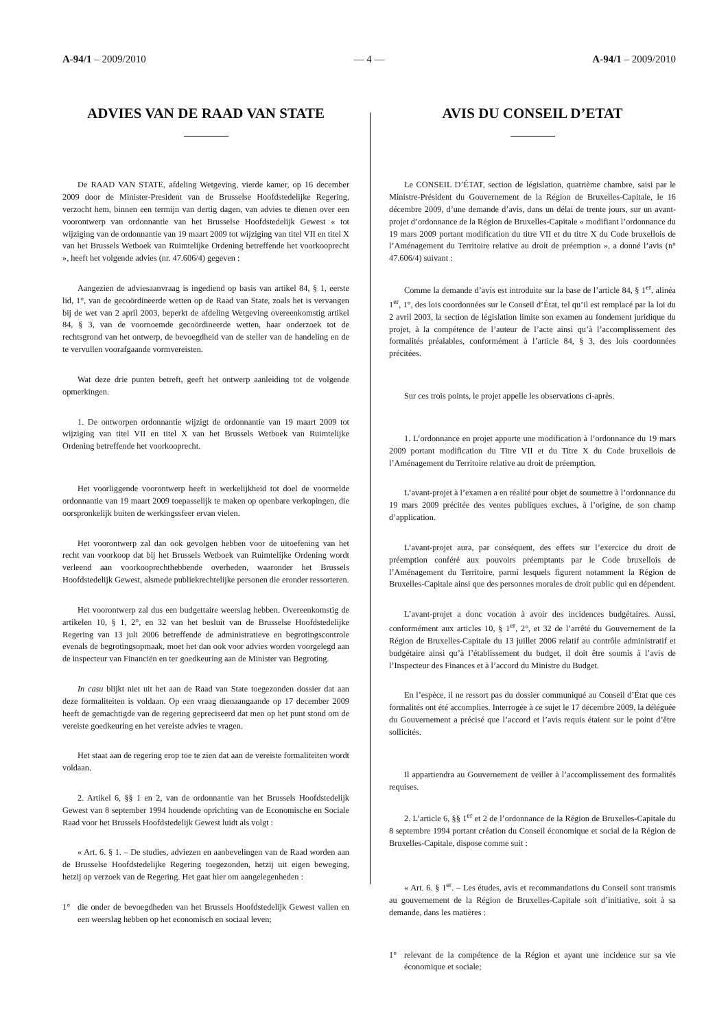A-94/1 – 2009/2010 — 4 — A-94/1 – 2009/2010
ADVIES VAN DE RAAD VAN STATE
De RAAD VAN STATE, afdeling Wetgeving, vierde kamer, op 16 december 2009 door de Minister-President van de Brusselse Hoofdstedelijke Regering, verzocht hem, binnen een termijn van dertig dagen, van advies te dienen over een voorontwerp van ordonnantie van het Brusselse Hoofdstedelijk Gewest « tot wijziging van de ordonnantie van 19 maart 2009 tot wijziging van titel VII en titel X van het Brussels Wetboek van Ruimtelijke Ordening betreffende het voorkooprecht », heeft het volgende advies (nr. 47.606/4) gegeven :
Aangezien de adviesaanvraag is ingediend op basis van artikel 84, § 1, eerste lid, 1°, van de gecoördineerde wetten op de Raad van State, zoals het is vervangen bij de wet van 2 april 2003, beperkt de afdeling Wetgeving overeenkomstig artikel 84, § 3, van de voornoemde gecoördineerde wetten, haar onderzoek tot de rechtsgrond van het ontwerp, de bevoegdheid van de steller van de handeling en de te vervullen voorafgaande vormvereisten.
Wat deze drie punten betreft, geeft het ontwerp aanleiding tot de volgende opmerkingen.
1. De ontworpen ordonnantie wijzigt de ordonnantie van 19 maart 2009 tot wijziging van titel VII en titel X van het Brussels Wetboek van Ruimtelijke Ordening betreffende het voorkooprecht.
Het voorliggende voorontwerp heeft in werkelijkheid tot doel de voormelde ordonnantie van 19 maart 2009 toepasselijk te maken op openbare verkopingen, die oorspronkelijk buiten de werkingssfeer ervan vielen.
Het voorontwerp zal dan ook gevolgen hebben voor de uitoefening van het recht van voorkoop dat bij het Brussels Wetboek van Ruimtelijke Ordening wordt verleend aan voorkooprechthebbende overheden, waaronder het Brussels Hoofdstedelijk Gewest, alsmede publiekrechtelijke personen die eronder ressorteren.
Het voorontwerp zal dus een budgettaire weerslag hebben. Overeenkomstig de artikelen 10, § 1, 2°, en 32 van het besluit van de Brusselse Hoofdstedelijke Regering van 13 juli 2006 betreffende de administratieve en begrotingscontrole evenals de begrotingsopmaak, moet het dan ook voor advies worden voorgelegd aan de inspecteur van Financiën en ter goedkeuring aan de Minister van Begroting.
In casu blijkt niet uit het aan de Raad van State toegezonden dossier dat aan deze formaliteiten is voldaan. Op een vraag dienaangaande op 17 december 2009 heeft de gemachtigde van de regering gepreciseerd dat men op het punt stond om de vereiste goedkeuring en het vereiste advies te vragen.
Het staat aan de regering erop toe te zien dat aan de vereiste formaliteiten wordt voldaan.
2. Artikel 6, §§ 1 en 2, van de ordonnantie van het Brussels Hoofdstedelijk Gewest van 8 september 1994 houdende oprichting van de Economische en Sociale Raad voor het Brussels Hoofdstedelijk Gewest luidt als volgt :
« Art. 6. § 1. – De studies, adviezen en aanbevelingen van de Raad worden aan de Brusselse Hoofdstedelijke Regering toegezonden, hetzij uit eigen beweging, hetzij op verzoek van de Regering. Het gaat hier om aangelegenheden :
1° die onder de bevoegdheden van het Brussels Hoofdstedelijk Gewest vallen en een weerslag hebben op het economisch en sociaal leven;
AVIS DU CONSEIL D’ETAT
Le CONSEIL D’ÉTAT, section de législation, quatrième chambre, saisi par le Ministre-Président du Gouvernement de la Région de Bruxelles-Capitale, le 16 décembre 2009, d’une demande d’avis, dans un délai de trente jours, sur un avant-projet d’ordonnance de la Région de Bruxelles-Capitale « modifiant l’ordonnance du 19 mars 2009 portant modification du titre VII et du titre X du Code bruxellois de l’Aménagement du Territoire relative au droit de préemption », a donné l’avis (n° 47.606/4) suivant :
Comme la demande d’avis est introduite sur la base de l’article 84, § 1<sup>er</sup>, alinéa 1<sup>er</sup>, 1°, des lois coordonnées sur le Conseil d’État, tel qu’il est remplacé par la loi du 2 avril 2003, la section de législation limite son examen au fondement juridique du projet, à la compétence de l’auteur de l’acte ainsi qu’à l’accomplissement des formalités préalables, conformément à l’article 84, § 3, des lois coordonnées précitées.
Sur ces trois points, le projet appelle les observations ci-après.
1. L’ordonnance en projet apporte une modification à l’ordonnance du 19 mars 2009 portant modification du Titre VII et du Titre X du Code bruxellois de l’Aménagement du Territoire relative au droit de préemption.
L’avant-projet à l’examen a en réalité pour objet de soumettre à l’ordonnance du 19 mars 2009 précitée des ventes publiques exclues, à l’origine, de son champ d’application.
L’avant-projet aura, par conséquent, des effets sur l’exercice du droit de préemption conféré aux pouvoirs préemptants par le Code bruxellois de l’Aménagement du Territoire, parmi lesquels figurent notamment la Région de Bruxelles-Capitale ainsi que des personnes morales de droit public qui en dépendent.
L’avant-projet a donc vocation à avoir des incidences budgétaires. Aussi, conformément aux articles 10, § 1<sup>er</sup>, 2°, et 32 de l’arrêté du Gouvernement de la Région de Bruxelles-Capitale du 13 juillet 2006 relatif au contrôle administratif et budgétaire ainsi qu’à l’établissement du budget, il doit être soumis à l’avis de l’Inspecteur des Finances et à l’accord du Ministre du Budget.
En l’espèce, il ne ressort pas du dossier communiqué au Conseil d’État que ces formalités ont été accomplies. Interrogée à ce sujet le 17 décembre 2009, la déléguée du Gouvernement a précisé que l’accord et l’avis requis étaient sur le point d’être sollicités.
Il appartiendra au Gouvernement de veiller à l’accomplissement des formalités requises.
2. L’article 6, §§ 1<sup>er</sup> et 2 de l’ordonnance de la Région de Bruxelles-Capitale du 8 septembre 1994 portant création du Conseil économique et social de la Région de Bruxelles-Capitale, dispose comme suit :
« Art. 6. § 1<sup>er</sup>. – Les études, avis et recommandations du Conseil sont transmis au gouvernement de la Région de Bruxelles-Capitale soit d’initiative, soit à sa demande, dans les matières :
1° relevant de la compétence de la Région et ayant une incidence sur sa vie économique et sociale;